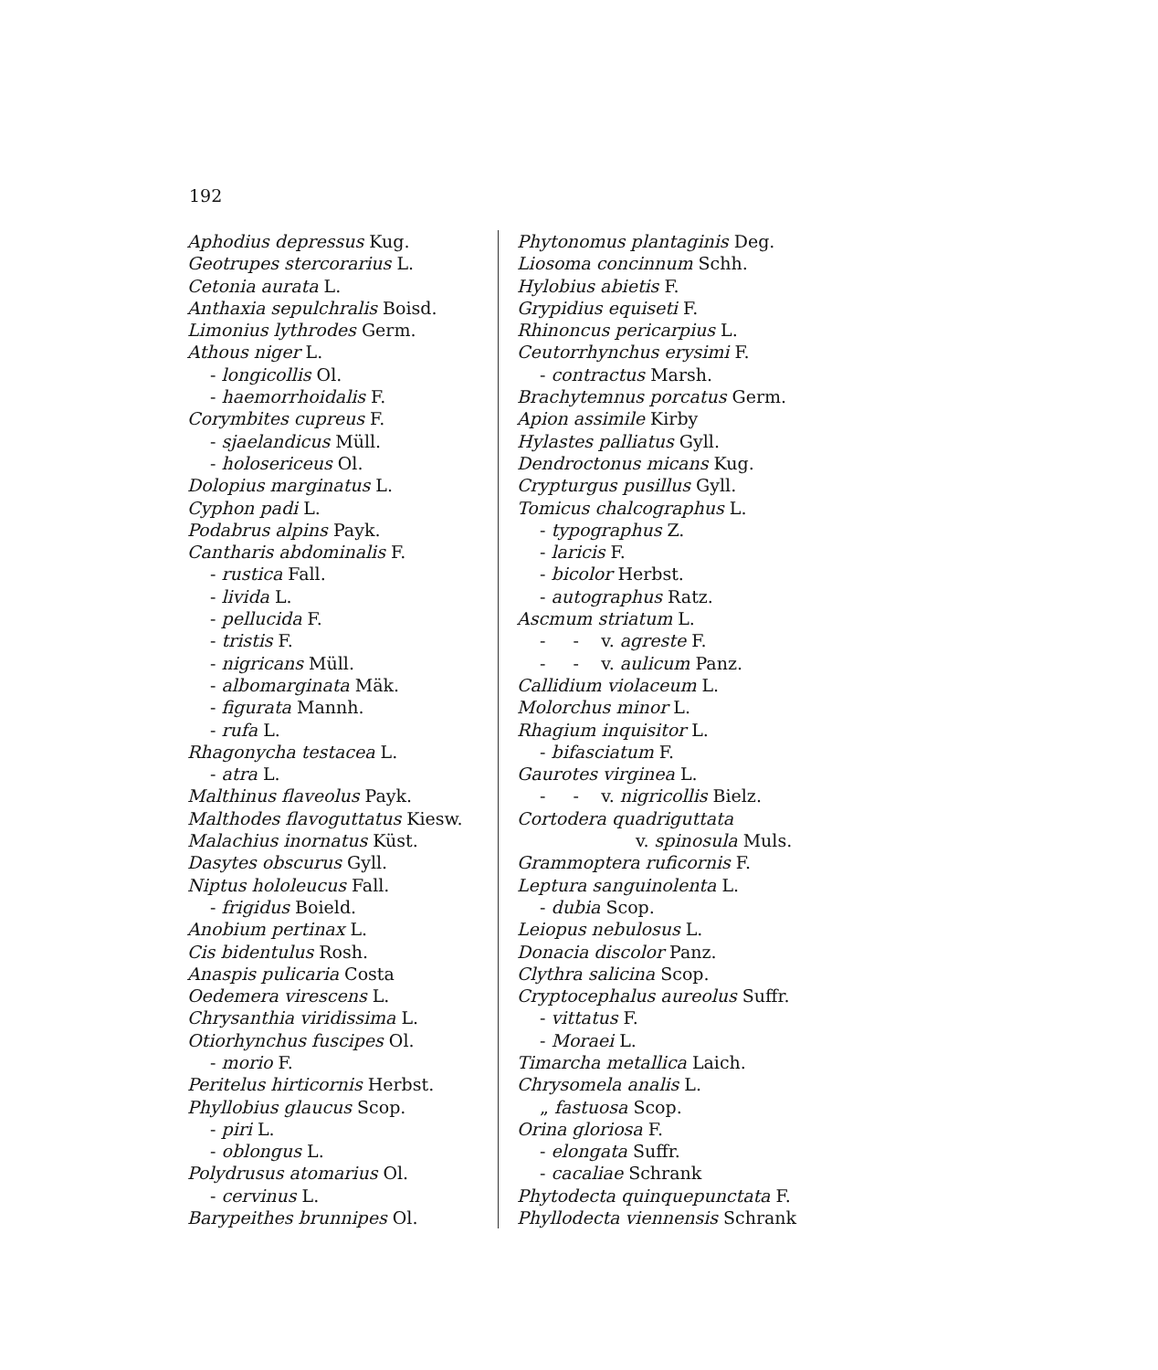192
Aphodius depressus Kug.
Geotrupes stercorarius L.
Cetonia aurata L.
Anthaxia sepulchralis Boisd.
Limonius lythrodes Germ.
Athous niger L.
- longicollis Ol.
- haemorrhoidalis F.
Corymbites cupreus F.
- sjaelandicus Müll.
- holosericeus Ol.
Dolopius marginatus L.
Cyphon padi L.
Podabrus alpins Payk.
Cantharis abdominalis F.
- rustica Fall.
- livida L.
- pellucida F.
- tristis F.
- nigricans Müll.
- albomarginata Mäk.
- figurata Mannh.
- rufa L.
Rhagonycha testacea L.
- atra L.
Malthinus flaveolus Payk.
Malthodes flavoguttatus Kiesw.
Malachius inornatus Küst.
Dasytes obscurus Gyll.
Niptus hololeucus Fall.
- frigidus Boield.
Anobium pertinax L.
Cis bidentulus Rosh.
Anaspis pulicaria Costa
Oedemera virescens L.
Chrysanthia viridissima L.
Otiorhynchus fuscipes Ol.
- morio F.
Peritelus hirticornis Herbst.
Phyllobius glaucus Scop.
- piri L.
- oblongus L.
Polydrusus atomarius Ol.
- cervinus L.
Barypeithes brunnipes Ol.
Phytonomus plantaginis Deg.
Liosoma concinnum Schh.
Hylobius abietis F.
Grypidius equiseti F.
Rhinoncus pericarpius L.
Ceutorrhynchus erysimi F.
- contractus Marsh.
Brachytemnus porcatus Germ.
Apion assimile Kirby
Hylastes palliatus Gyll.
Dendroctonus micans Kug.
Crypturgus pusillus Gyll.
Tomicus chalcographus L.
- typographus Z.
- laricis F.
- bicolor Herbst.
- autographus Ratz.
Ascmum striatum L.
- - v. agreste F.
- - v. aulicum Panz.
Callidium violaceum L.
Molorchus minor L.
Rhagium inquisitor L.
- bifasciatum F.
Gaurotes virginea L.
- - v. nigricollis Bielz.
Cortodera quadriguttata
v. spinosula Muls.
Grammoptera ruficornis F.
Leptura sanguinolenta L.
- dubia Scop.
Leiopus nebulosus L.
Donacia discolor Panz.
Clythra salicina Scop.
Cryptocephalus aureolus Suffr.
- vittatus F.
- Moraei L.
Timarcha metallica Laich.
Chrysomela analis L.
„ fastuosa Scop.
Orina gloriosa F.
- elongata Suffr.
- cacaliae Schrank
Phytodecta quinquepunctata F.
Phyllodecta viennensis Schrank